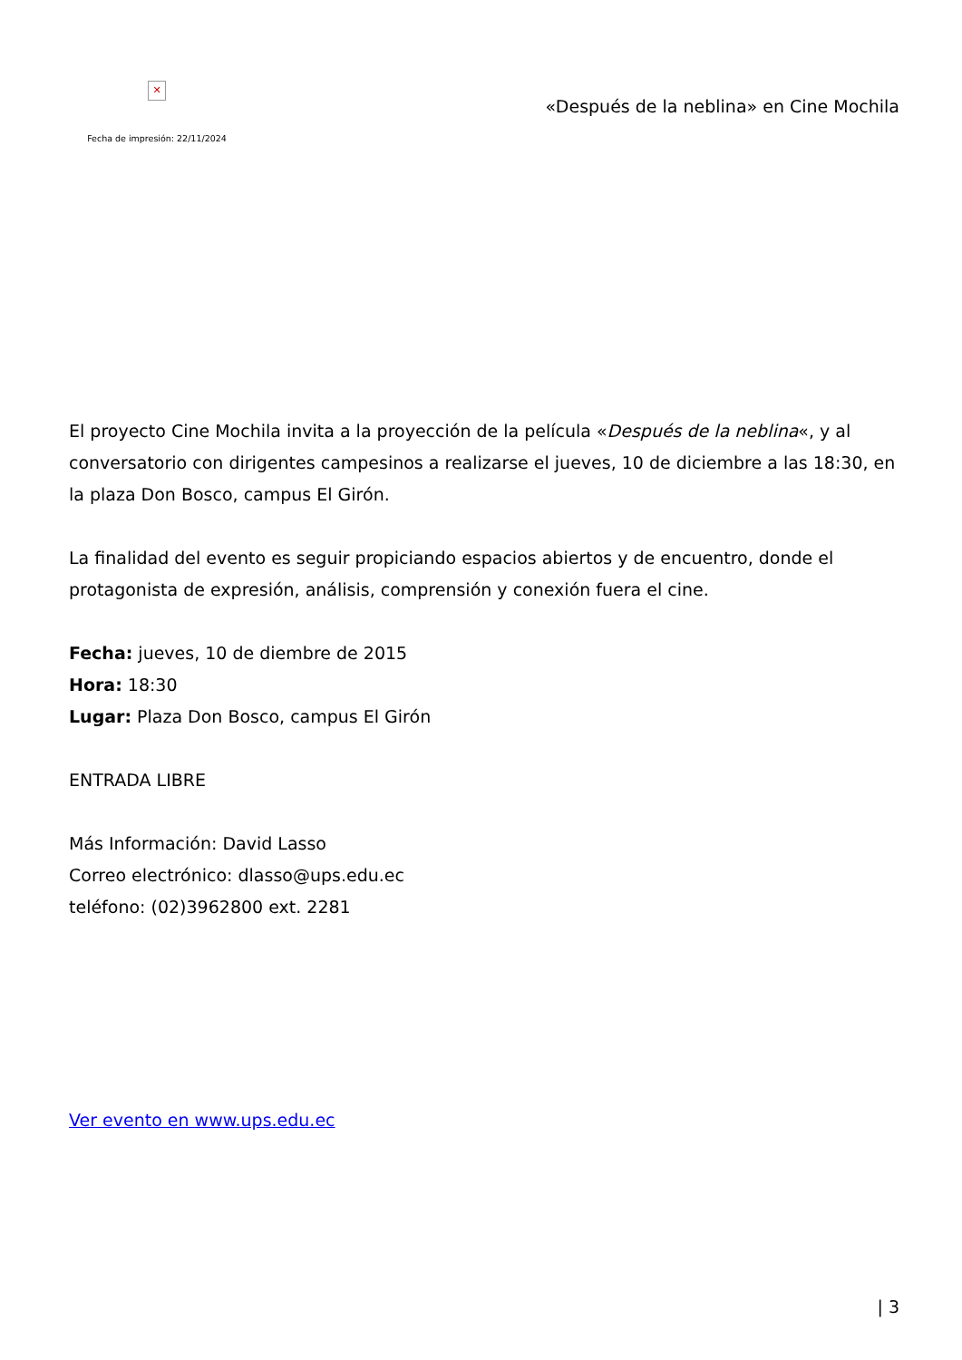✕
Fecha de impresión: 22/11/2024
«Después de la neblina» en Cine Mochila
El proyecto Cine Mochila invita a la proyección de la película «Después de la neblina«, y al conversatorio con dirigentes campesinos a realizarse el jueves, 10 de diciembre a las 18:30, en la plaza Don Bosco, campus El Girón.
La finalidad del evento es seguir propiciando espacios abiertos y de encuentro, donde el protagonista de expresión, análisis, comprensión y conexión fuera el cine.
Fecha: jueves, 10 de diembre de 2015
Hora: 18:30
Lugar: Plaza Don Bosco, campus El Girón
ENTRADA LIBRE
Más Información: David Lasso
Correo electrónico: dlasso@ups.edu.ec
teléfono: (02)3962800 ext. 2281
Ver evento en www.ups.edu.ec
| 3